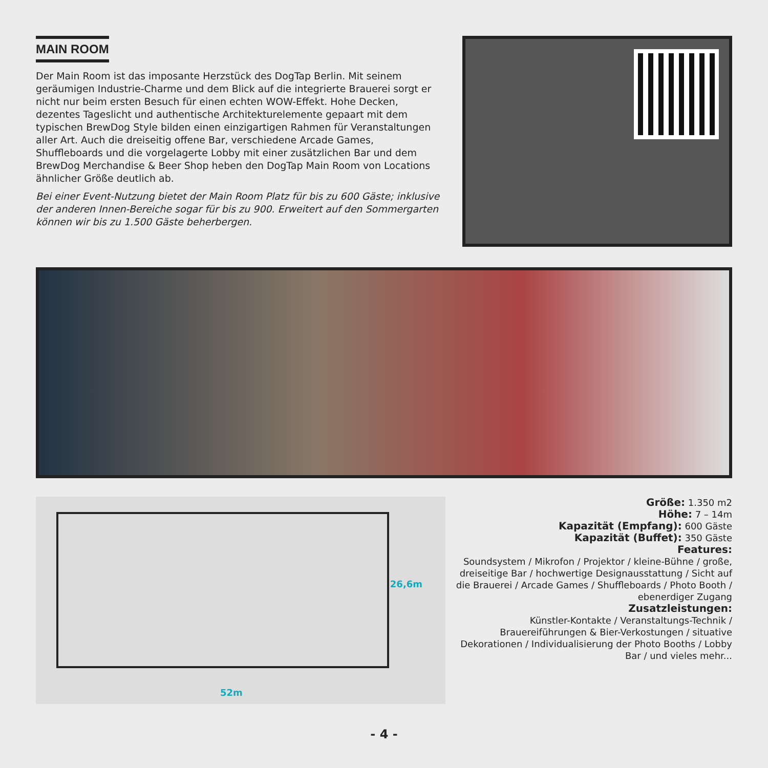MAIN ROOM
Der Main Room ist das imposante Herzstück des DogTap Berlin. Mit seinem geräumigen Industrie-Charme und dem Blick auf die integrierte Brauerei sorgt er nicht nur beim ersten Besuch für einen echten WOW-Effekt. Hohe Decken, dezentes Tageslicht und authentische Architekturelemente gepaart mit dem typischen BrewDog Style bilden einen einzigartigen Rahmen für Veranstaltungen aller Art. Auch die dreiseitig offene Bar, verschiedene Arcade Games, Shuffleboards und die vorgelagerte Lobby mit einer zusätzlichen Bar und dem BrewDog Merchandise & Beer Shop heben den DogTap Main Room von Locations ähnlicher Größe deutlich ab.
Bei einer Event-Nutzung bietet der Main Room Platz für bis zu 600 Gäste; inklusive der anderen Innen-Bereiche sogar für bis zu 900. Erweitert auf den Sommergarten können wir bis zu 1.500 Gäste beherbergen.
26,6m
52m
Größe: 1.350 m2
Höhe: 7 – 14m
Kapazität (Empfang): 600 Gäste
Kapazität (Buffet): 350 Gäste
Features:
Soundsystem / Mikrofon / Projektor / kleine-Bühne / große, dreiseitige Bar / hochwertige Designausstattung / Sicht auf die Brauerei / Arcade Games / Shuffleboards / Photo Booth / ebenerdiger Zugang
Zusatzleistungen:
Künstler-Kontakte / Veranstaltungs-Technik / Brauereiführungen & Bier-Verkostungen / situative Dekorationen / Individualisierung der Photo Booths / Lobby Bar / und vieles mehr...
- 4 -